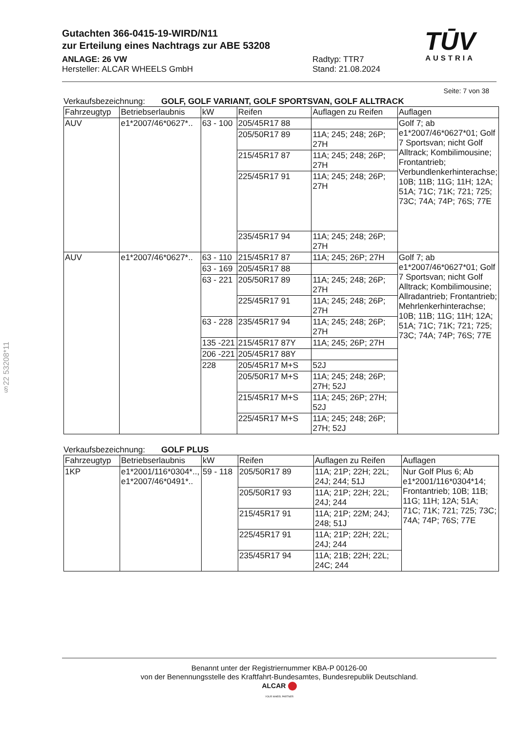Gutachten 366-0415-19-WIRD/N11
zur Erteilung eines Nachtrags zur ABE 53208
ANLAGE: 26 VW
Hersteller: ALCAR WHEELS GmbH
Radtyp: TTR7
Stand: 21.08.2024
TŪV
AUSTRIA
§22 53208*11
Seite: 7 von 38
Verkaufsbezeichnung: GOLF, GOLF VARIANT, GOLF SPORTSVAN, GOLF ALLTRACK
| Fahrzeugtyp | Betriebserlaubnis | kW | Reifen | Auflagen zu Reifen | Auflagen |
| --- | --- | --- | --- | --- | --- |
| AUV | e1*2007/46*0627*.. | 63 - 100 | 205/45R17 88 | | Golf 7; ab e1*2007/46*0627*01; Golf 7 Sportsvan; nicht Golf Alltrack; Kombilimousine; Frontantrieb; Verbundlenkerhinterachse; 10B; 11B; 11G; 11H; 12A; 51A; 71C; 71K; 721; 725; 73C; 74A; 74P; 76S; 77E |
| | | | 205/50R17 89 | 11A; 245; 248; 26P; 27H | |
| | | | 215/45R17 87 | 11A; 245; 248; 26P; 27H | |
| | | | 225/45R17 91 | 11A; 245; 248; 26P; 27H | |
| | | | 235/45R17 94 | 11A; 245; 248; 26P; 27H | |
| AUV | e1*2007/46*0627*.. | 63 - 110 | 215/45R17 87 | 11A; 245; 26P; 27H | Golf 7; ab e1*2007/46*0627*01; Golf 7 Sportsvan; nicht Golf Alltrack; Kombilimousine; Allradantrieb; Frontantrieb; Mehrlenkerhinterachse; 10B; 11B; 11G; 11H; 12A; 51A; 71C; 71K; 721; 725; 73C; 74A; 74P; 76S; 77E |
| | | 63 - 169 | 205/45R17 88 | | |
| | | 63 - 221 | 205/50R17 89 | 11A; 245; 248; 26P; 27H | |
| | | | 225/45R17 91 | 11A; 245; 248; 26P; 27H | |
| | | 63 - 228 | 235/45R17 94 | 11A; 245; 248; 26P; 27H | |
| | | 135 -221 | 215/45R17 87Y | 11A; 245; 26P; 27H | |
| | | 206 -221 | 205/45R17 88Y | | |
| | | 228 | 205/45R17 M+S | 52J | |
| | | | 205/50R17 M+S | 11A; 245; 248; 26P; 27H; 52J | |
| | | | 215/45R17 M+S | 11A; 245; 26P; 27H; 52J | |
| | | | 225/45R17 M+S | 11A; 245; 248; 26P; 27H; 52J | |
Verkaufsbezeichnung: GOLF PLUS
| Fahrzeugtyp | Betriebserlaubnis | kW | Reifen | Auflagen zu Reifen | Auflagen |
| --- | --- | --- | --- | --- | --- |
| 1KP | e1*2001/116*0304*.., e1*2007/46*0491*.. | 59 - 118 | 205/50R17 89 | 11A; 21P; 22H; 22L; 24J; 244; 51J | Nur Golf Plus 6; Ab e1*2001/116*0304*14; Frontantrieb; 10B; 11B; 11G; 11H; 12A; 51A; 71C; 71K; 721; 725; 73C; 74A; 74P; 76S; 77E |
| | | | 205/50R17 93 | 11A; 21P; 22H; 22L; 24J; 244 | |
| | | | 215/45R17 91 | 11A; 21P; 22M; 24J; 248; 51J | |
| | | | 225/45R17 91 | 11A; 21P; 22H; 22L; 24J; 244 | |
| | | | 235/45R17 94 | 11A; 21B; 22H; 22L; 24C; 244 | |
Benannt unter der Registriernummer KBA-P 00126-00
von der Benennungsstelle des Kraftfahrt-Bundesamtes, Bundesrepublik Deutschland.
ALCAR
YOUR WHEEL PARTNER